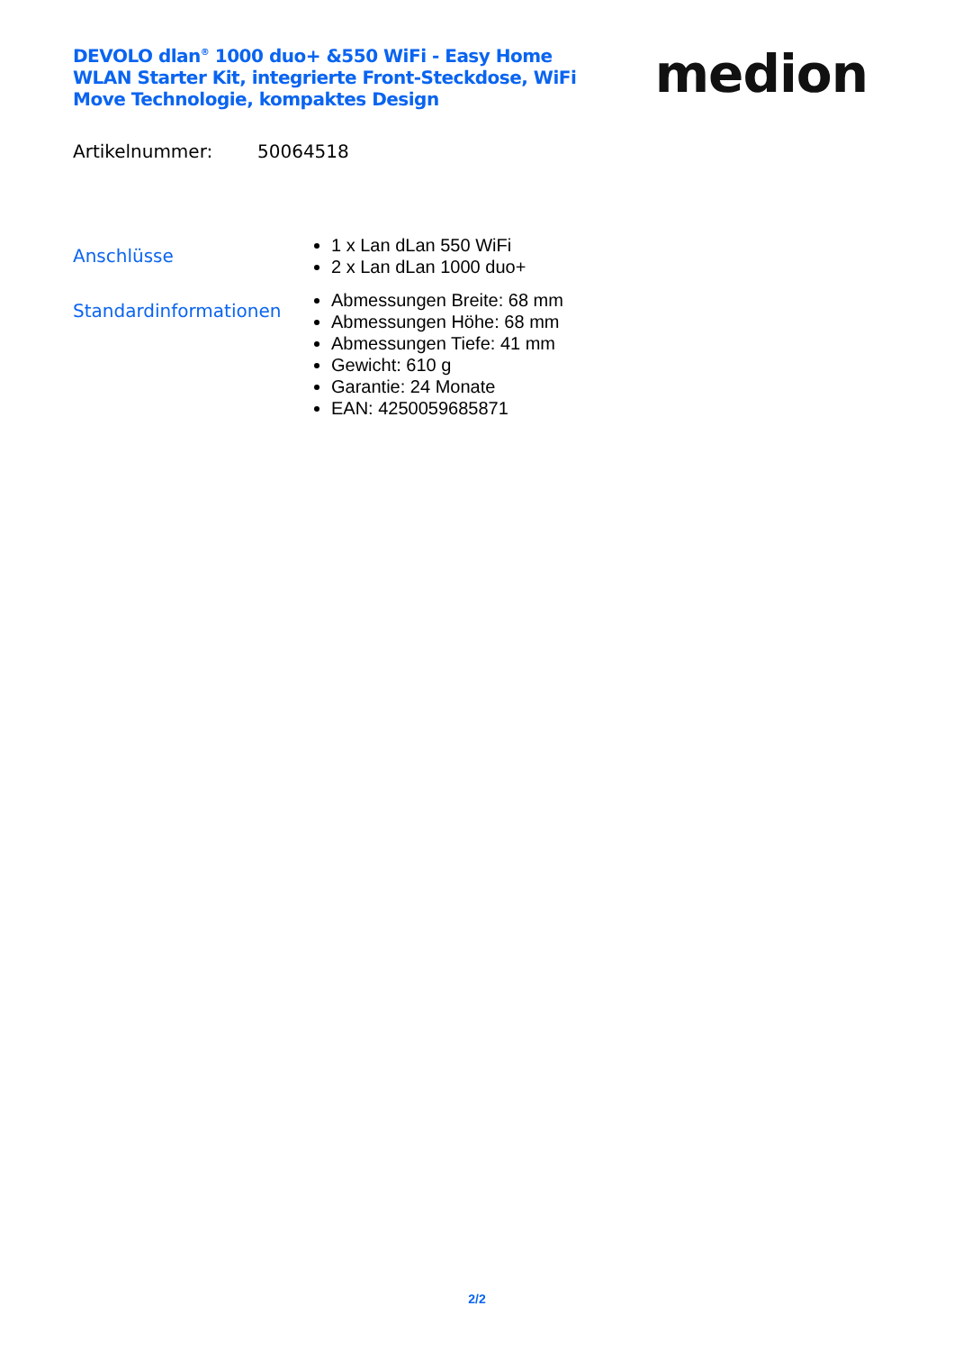DEVOLO dlan<sup>®</sup> 1000 duo+ &550 WiFi - Easy Home WLAN Starter Kit, integrierte Front-Steckdose, WiFi Move Technologie, kompaktes Design
medion
Artikelnummer: 50064518
Anschlüsse
1 x Lan dLan 550 WiFi
2 x Lan dLan 1000 duo+
Standardinformationen
Abmessungen Breite: 68 mm
Abmessungen Höhe: 68 mm
Abmessungen Tiefe: 41 mm
Gewicht: 610 g
Garantie: 24 Monate
EAN: 4250059685871
2/2